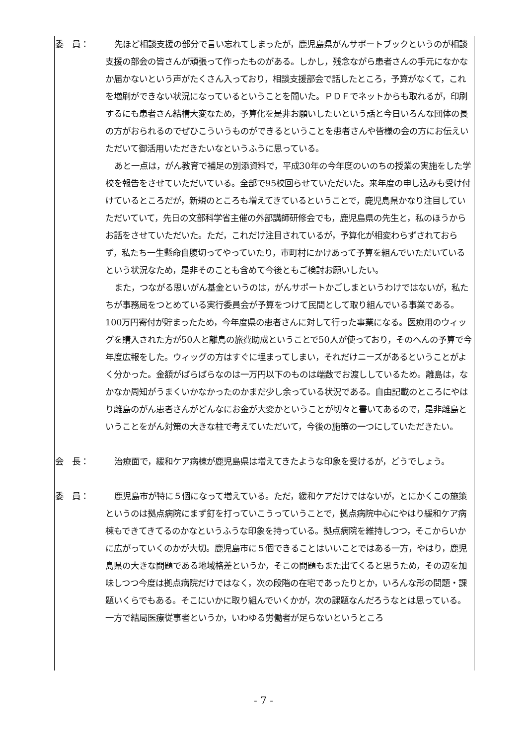委　員： 先ほど相談支援の部分で言い忘れてしまったが，鹿児島県がんサポートブックというのが相談支援の部会の皆さんが頑張って作ったものがある。しかし，残念ながら患者さんの手元になかなか届かないという声がたくさん入っており，相談支援部会で話したところ，予算がなくて，これを増刷ができない状況になっているということを聞いた。ＰＤＦでネットからも取れるが，印刷するにも患者さん結構大変なため，予算化を是非お願いしたいという話と今日いろんな団体の長の方がおられるのでぜひこういうものができるということを患者さんや皆様の会の方にお伝えいただいて御活用いただきたいなというふうに思っている。
あと一点は，がん教育で補足の別添資料で，平成30年の今年度のいのちの授業の実施をした学校を報告をさせていただいている。全部で95校回らせていただいた。来年度の申し込みも受け付けているところだが，新規のところも増えてきているということで，鹿児島県かなり注目していただいていて，先日の文部科学省主催の外部講師研修会でも，鹿児島県の先生と，私のほうからお話をさせていただいた。ただ，これだけ注目されているが，予算化が相変わらずされておらず，私たち一生懸命自腹切ってやっていたり，市町村にかけあって予算を組んでいただいているという状況なため，是非そのことも含めて今後ともご検討お願いしたい。
また，つながる思いがん基金というのは，がんサポートかごしまというわけではないが，私たちが事務局をつとめている実行委員会が予算をつけて民間として取り組んでいる事業である。100万円寄付が貯まったため，今年度県の患者さんに対して行った事業になる。医療用のウィッグを購入された方が50人と離島の旅費助成ということで50人が使っており，そのへんの予算で今年度広報をした。ウィッグの方はすぐに埋まってしまい，それだけニーズがあるということがよく分かった。金額がばらばらなのは一万円以下のものは端数でお渡ししているため。離島は，なかなか周知がうまくいかなかったのかまだ少し余っている状況である。自由記載のところにやはり離島のがん患者さんがどんなにお金が大変かということが切々と書いてあるので，是非離島ということをがん対策の大きな柱で考えていただいて，今後の施策の一つにしていただきたい。
会　長： 治療面で，緩和ケア病棟が鹿児島県は増えてきたような印象を受けるが，どうでしょう。
委　員： 鹿児島市が特に５個になって増えている。ただ，緩和ケアだけではないが，とにかくこの施策というのは拠点病院にまず釘を打っていこうっていうことで，拠点病院中心にやはり緩和ケア病棟もできてきてるのかなというふうな印象を持っている。拠点病院を維持しつつ，そこからいかに広がっていくのかが大切。鹿児島市に５個できることはいいことではある一方，やはり，鹿児島県の大きな問題である地域格差というか，そこの問題もまた出てくると思うため，その辺を加味しつつ今度は拠点病院だけではなく，次の段階の在宅であったりとか，いろんな形の問題・課題いくらでもある。そこにいかに取り組んでいくかが，次の課題なんだろうなとは思っている。一方で結局医療従事者というか，いわゆる労働者が足らないというところ
- 7 -